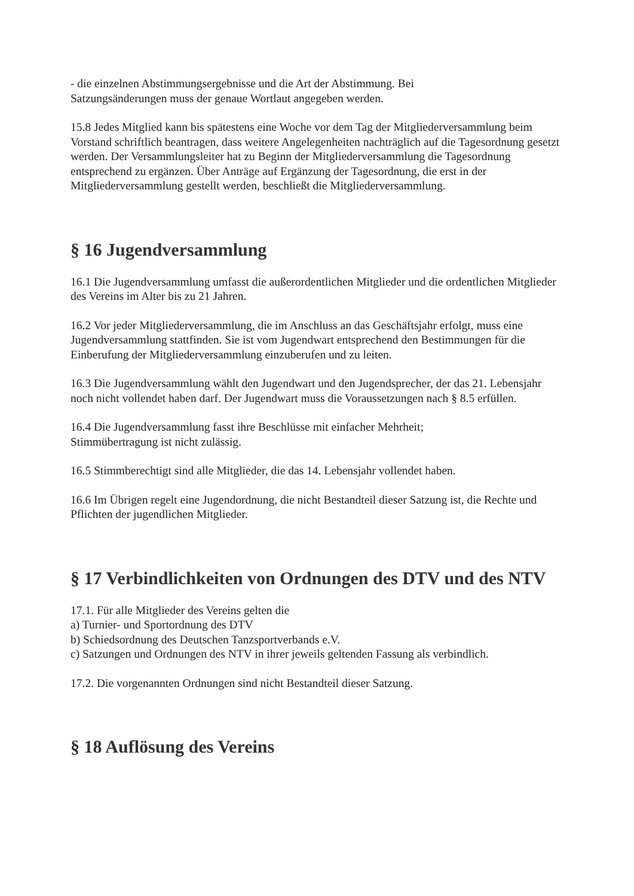- die einzelnen Abstimmungsergebnisse und die Art der Abstimmung. Bei
Satzungsänderungen muss der genaue Wortlaut angegeben werden.
15.8 Jedes Mitglied kann bis spätestens eine Woche vor dem Tag der Mitgliederversammlung beim Vorstand schriftlich beantragen, dass weitere Angelegenheiten nachträglich auf die Tagesordnung gesetzt werden. Der Versammlungsleiter hat zu Beginn der Mitgliederversammlung die Tagesordnung entsprechend zu ergänzen. Über Anträge auf Ergänzung der Tagesordnung, die erst in der Mitgliederversammlung gestellt werden, beschließt die Mitgliederversammlung.
§ 16 Jugendversammlung
16.1 Die Jugendversammlung umfasst die außerordentlichen Mitglieder und die ordentlichen Mitglieder des Vereins im Alter bis zu 21 Jahren.
16.2 Vor jeder Mitgliederversammlung, die im Anschluss an das Geschäftsjahr erfolgt, muss eine Jugendversammlung stattfinden. Sie ist vom Jugendwart entsprechend den Bestimmungen für die Einberufung der Mitgliederversammlung einzuberufen und zu leiten.
16.3 Die Jugendversammlung wählt den Jugendwart und den Jugendsprecher, der das 21. Lebensjahr noch nicht vollendet haben darf. Der Jugendwart muss die Voraussetzungen nach § 8.5 erfüllen.
16.4 Die Jugendversammlung fasst ihre Beschlüsse mit einfacher Mehrheit;
Stimmübertragung ist nicht zulässig.
16.5 Stimmberechtigt sind alle Mitglieder, die das 14. Lebensjahr vollendet haben.
16.6 Im Übrigen regelt eine Jugendordnung, die nicht Bestandteil dieser Satzung ist, die Rechte und Pflichten der jugendlichen Mitglieder.
§ 17 Verbindlichkeiten von Ordnungen des DTV und des NTV
17.1. Für alle Mitglieder des Vereins gelten die
a) Turnier- und Sportordnung des DTV
b) Schiedsordnung des Deutschen Tanzsportverbands e.V.
c) Satzungen und Ordnungen des NTV in ihrer jeweils geltenden Fassung als verbindlich.
17.2. Die vorgenannten Ordnungen sind nicht Bestandteil dieser Satzung.
§ 18 Auflösung des Vereins